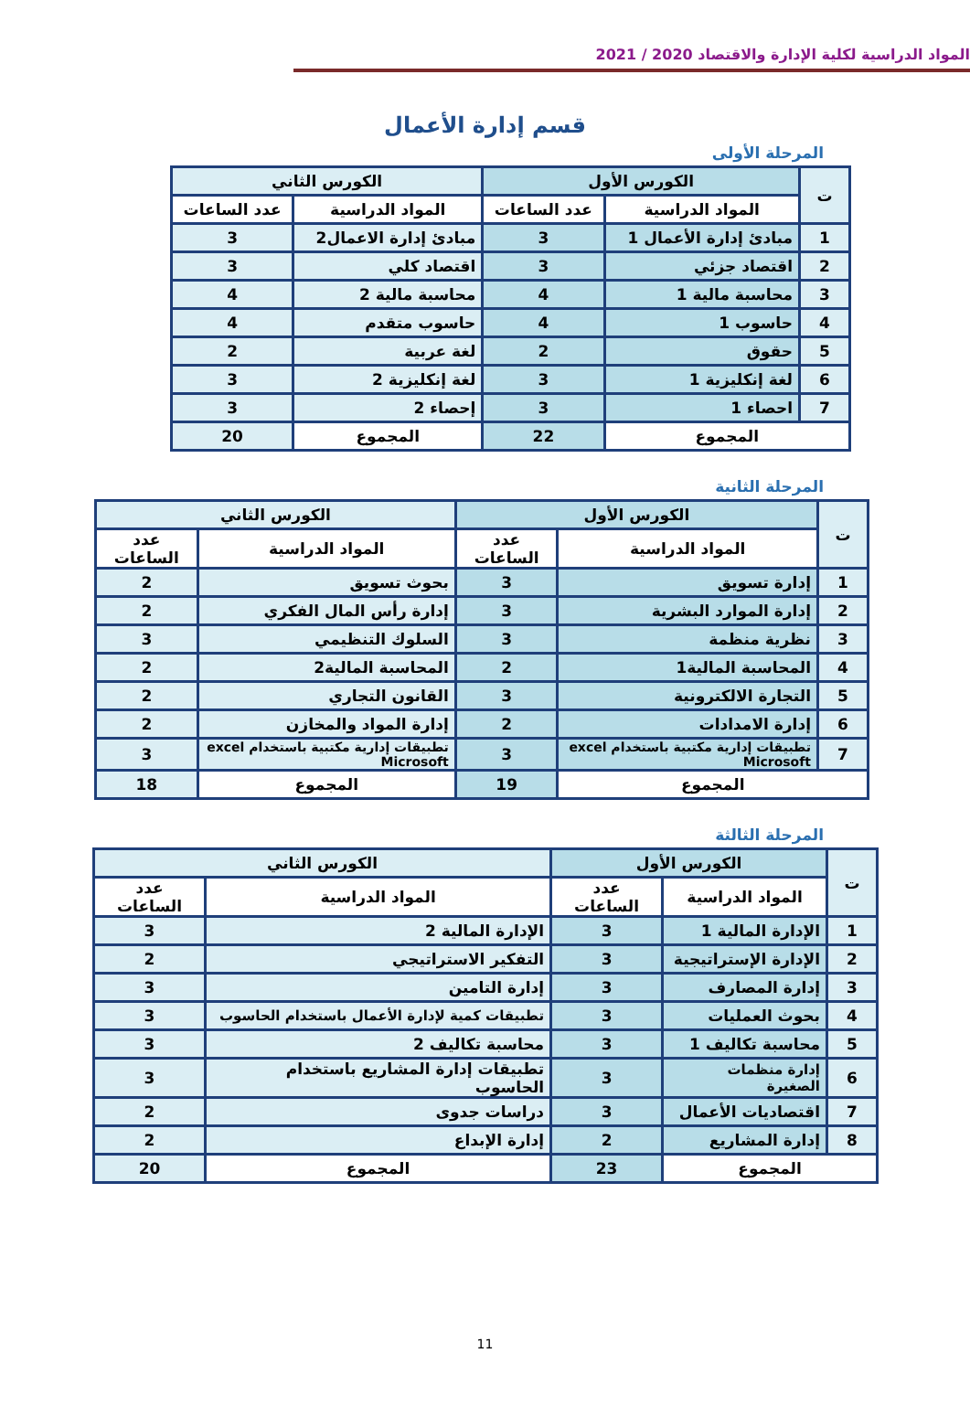المواد الدراسية لكلية الإدارة والاقتصاد 2020 / 2021
قسم إدارة الأعمال
المرحلة الأولى
| ت | الكورس الأول | | الكورس الثاني | |
| --- | --- | --- | --- | --- |
| | المواد الدراسية | عدد الساعات | المواد الدراسية | عدد الساعات |
| 1 | مبادئ إدارة الأعمال 1 | 3 | مبادئ إدارة الاعمال2 | 3 |
| 2 | اقتصاد جزئي | 3 | اقتصاد كلي | 3 |
| 3 | محاسبة مالية 1 | 4 | محاسبة مالية 2 | 4 |
| 4 | حاسوب 1 | 4 | حاسوب متقدم | 4 |
| 5 | حقوق | 2 | لغة عربية | 2 |
| 6 | لغة إنكليزية 1 | 3 | لغة إنكليزية 2 | 3 |
| 7 | احصاء 1 | 3 | إحصاء 2 | 3 |
| المجموع | | 22 | المجموع | 20 |
المرحلة الثانية
| ت | الكورس الأول | | الكورس الثاني | |
| --- | --- | --- | --- | --- |
| | المواد الدراسية | عدد الساعات | المواد الدراسية | عدد الساعات |
| 1 | إدارة تسويق | 3 | بحوث تسويق | 2 |
| 2 | إدارة الموارد البشرية | 3 | إدارة رأس المال الفكري | 2 |
| 3 | نظرية منظمة | 3 | السلوك التنظيمي | 3 |
| 4 | المحاسبة المالية1 | 2 | المحاسبة المالية2 | 2 |
| 5 | التجارة الالكترونية | 3 | القانون التجاري | 2 |
| 6 | إدارة الامدادات | 2 | إدارة المواد والمخازن | 2 |
| 7 | تطبيقات إدارية مكتبية باستخدام excel Microsoft | 3 | تطبيقات إدارية مكتبية باستخدام excel Microsoft | 3 |
| المجموع | | 19 | المجموع | 18 |
المرحلة الثالثة
| ت | الكورس الأول | | الكورس الثاني | |
| --- | --- | --- | --- | --- |
| | المواد الدراسية | عدد الساعات | المواد الدراسية | عدد الساعات |
| 1 | الإدارة المالية 1 | 3 | الإدارة المالية 2 | 3 |
| 2 | الإدارة الإستراتيجية | 3 | التفكير الاستراتيجي | 2 |
| 3 | إدارة المصارف | 3 | إدارة التامين | 3 |
| 4 | بحوث العمليات | 3 | تطبيقات كمية لإدارة الأعمال باستخدام الحاسوب | 3 |
| 5 | محاسبة تكاليف 1 | 3 | محاسبة تكاليف 2 | 3 |
| 6 | إدارة منظمات الصغيرة | 3 | تطبيقات إدارة المشاريع باستخدام الحاسوب | 3 |
| 7 | اقتصاديات الأعمال | 3 | دراسات جدوى | 2 |
| 8 | إدارة المشاريع | 2 | إدارة الإبداع | 2 |
| المجموع | | 23 | المجموع | 20 |
11